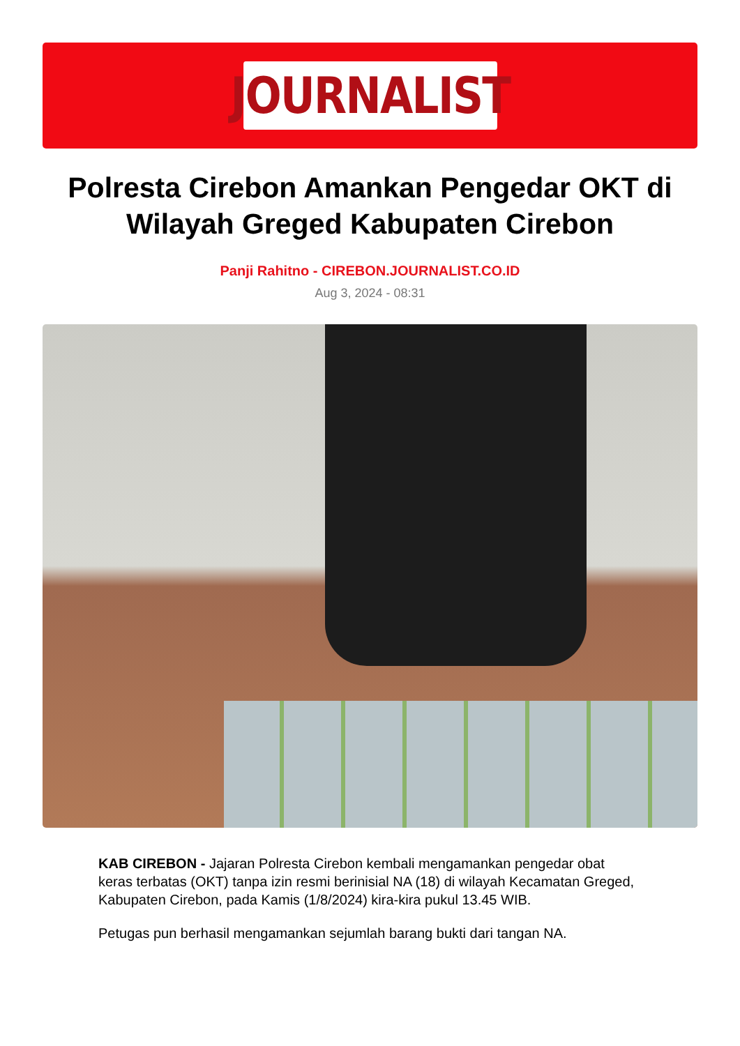JOURNALIST
Polresta Cirebon Amankan Pengedar OKT di Wilayah Greged Kabupaten Cirebon
Panji Rahitno - CIREBON.JOURNALIST.CO.ID
Aug 3, 2024 - 08:31
KAB CIREBON - Jajaran Polresta Cirebon kembali mengamankan pengedar obat keras terbatas (OKT) tanpa izin resmi berinisial NA (18) di wilayah Kecamatan Greged, Kabupaten Cirebon, pada Kamis (1/8/2024) kira-kira pukul 13.45 WIB.
Petugas pun berhasil mengamankan sejumlah barang bukti dari tangan NA.